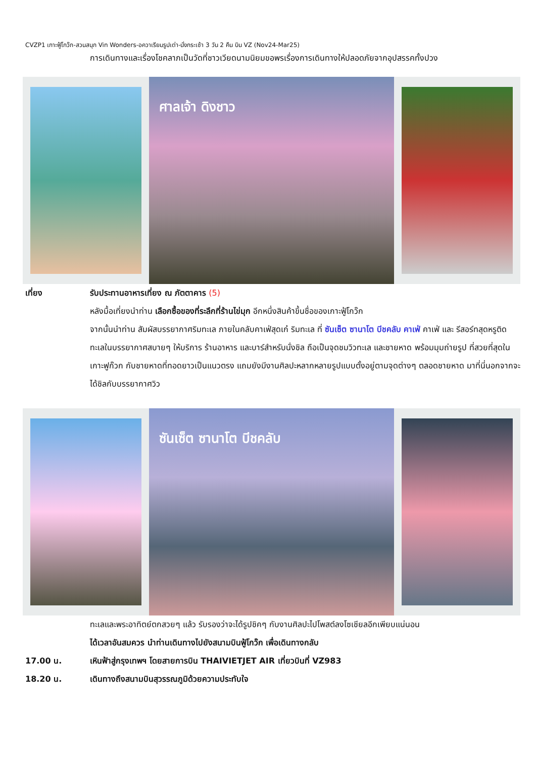CVZP1 เกาะฟู้โกว๊ก-สวนสนุก Vin Wonders-อควาเรียมรูปเต่า-นั่งกระเช้า 3 วัน 2 คืน บิน VZ (Nov24-Mar25)
การเดินทางและเรื่องโชคลาภเป็นวัดที่ชาวเวียดนามนิยมขอพรเรื่องการเดินทางให้ปลอดภัยจากอุปสรรคทั้งปวง
ศาลเจ้า ดิงชาว
เที่ยง รับประทานอาหารเที่ยง ณ ภัตตาคาร (5)
หลังมื้อเที่ยงนำท่าน เลือกซื้อของที่ระลึกที่ร้านไข่มุก อีกหนึ่งสินค้าขึ้นชื่อของเกาะฟู้โกว๊ก
จากนั้นนำท่าน สัมผัสบรรยากาศริมทะเล ภายในคลับคาเฟ่สุดเก๋ ริมทะเล ที่ ซันเซ็ต ซานาโต บีชคลับ คาเฟ่ คาเฟ่ และ รีสอร์ทสุดหรูติดทะเลในบรรยากาศสบายๆ ให้บริการ ร้านอาหาร และบาร์สำหรับนั่งชิล ถือเป็นจุดชมวิวทะเล และชายหาด พร้อมมุมถ่ายรูป ที่สวยที่สุดใน เกาะฟูก๊วก กับชายหาดที่ทอดยาวเป็นแนวตรง แถมยังมีงานศิลปะหลากหลายรูปแบบตั้งอยู่ตามจุดต่างๆ ตลอดชายหาด มาที่นี่นอกจากจะได้ชิลกับบรรยากาศวิว
ซันเซ็ต ซานาโต บีชคลับ
ทะเลและพระอาทิตย์ตกสวยๆ แล้ว รับรองว่าจะได้รูปชิคๆ กับงานศิลปะไปโพสต์ลงโซเชียลอีกเพียบแน่นอน
ได้เวลาอันสมควร นำท่านเดินทางไปยังสนามบินฟู้โกว๊ก เพื่อเดินทางกลับ
17.00 น. เหินฟ้าสู่กรุงเทพฯ โดยสายการบิน THAIVIETJET AIR เที่ยวบินที่ VZ983
18.20 น. เดินทางถึงสนามบินสุวรรณภูมิด้วยความประทับใจ